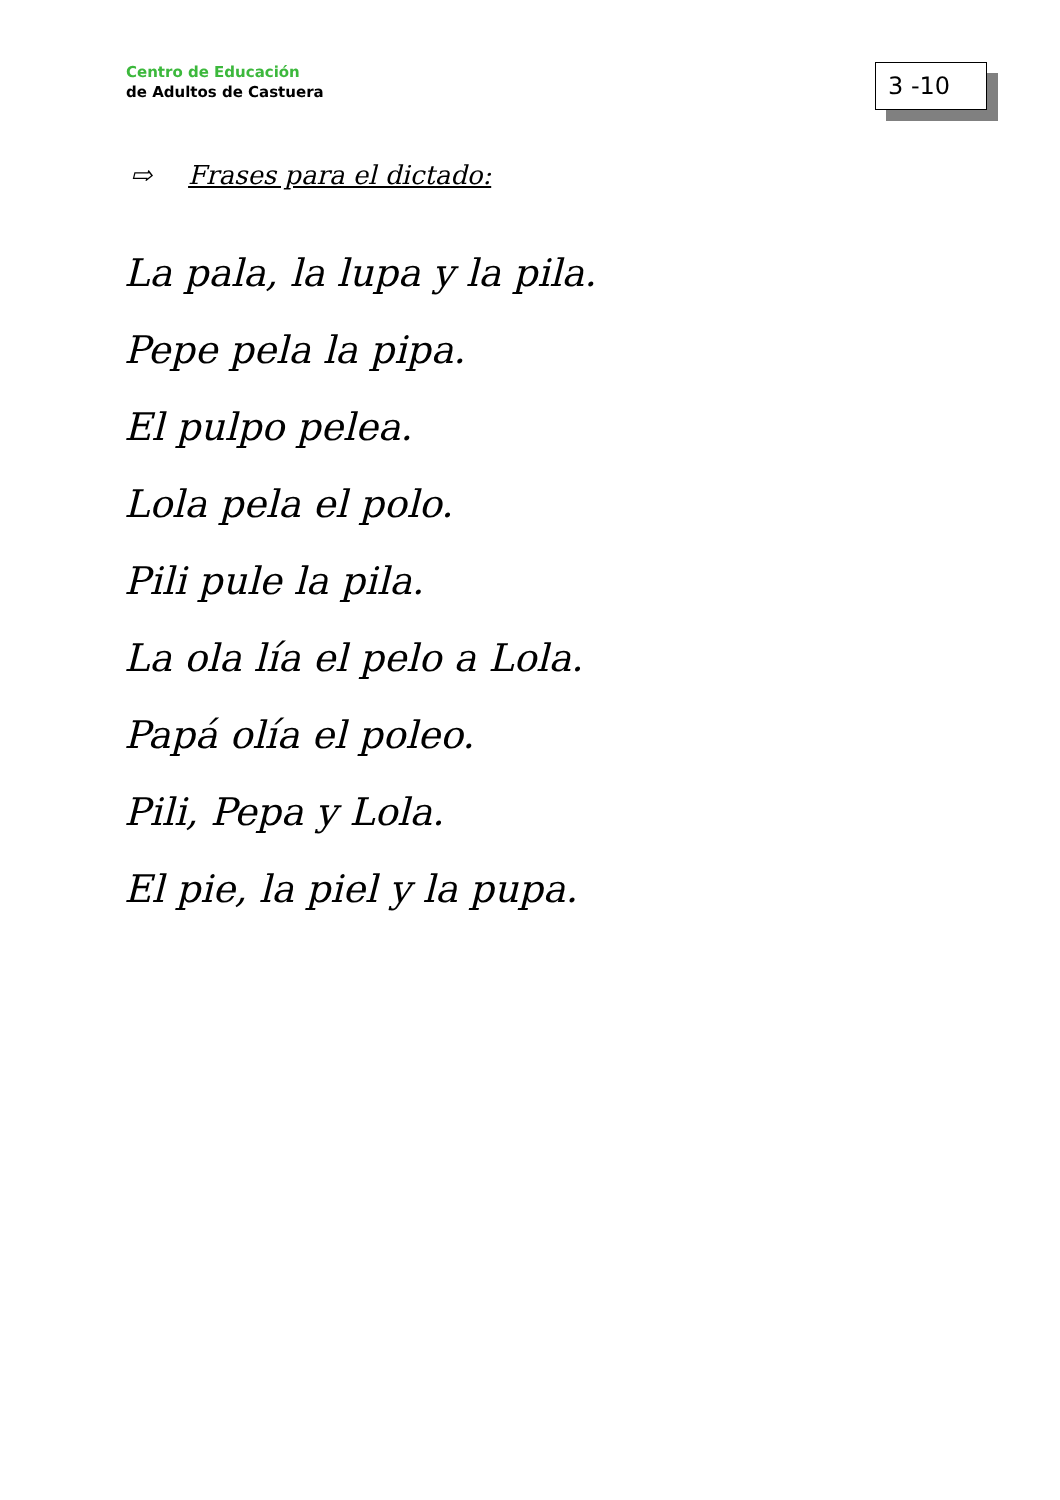Centro de Educación
de Adultos de Castuera
3 -10
⇨ Frases para el dictado:
La pala, la lupa y la pila.
Pepe pela la pipa.
El pulpo pelea.
Lola pela el polo.
Pili pule la pila.
La ola lía el pelo a Lola.
Papá olía el poleo.
Pili, Pepa y Lola.
El pie, la piel y la pupa.